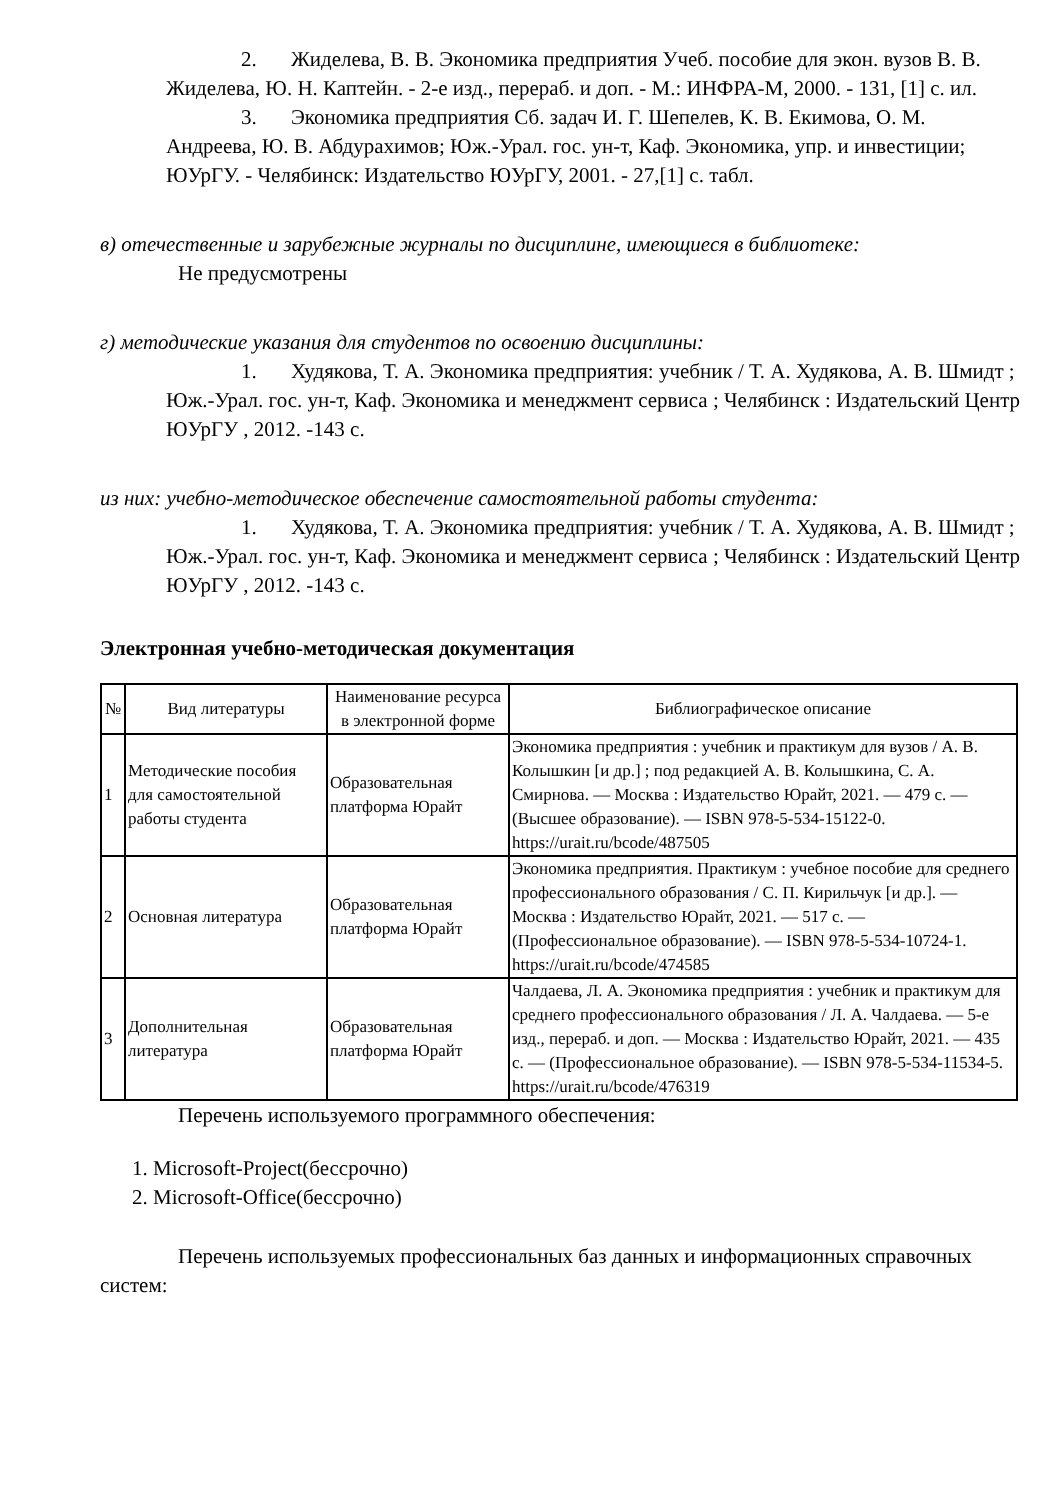2. Жиделева, В. В. Экономика предприятия Учеб. пособие для экон. вузов В. В. Жиделева, Ю. Н. Каптейн. - 2-е изд., перераб. и доп. - М.: ИНФРА-М, 2000. - 131, [1] с. ил.
3. Экономика предприятия Сб. задач И. Г. Шепелев, К. В. Екимова, О. М. Андреева, Ю. В. Абдурахимов; Юж.-Урал. гос. ун-т, Каф. Экономика, упр. и инвестиции; ЮУрГУ. - Челябинск: Издательство ЮУрГУ, 2001. - 27,[1] с. табл.
в) отечественные и зарубежные журналы по дисциплине, имеющиеся в библиотеке:
Не предусмотрены
г) методические указания для студентов по освоению дисциплины:
1. Худякова, Т. А. Экономика предприятия: учебник / Т. А. Худякова, А. В. Шмидт ; Юж.-Урал. гос. ун-т, Каф. Экономика и менеджмент сервиса ; Челябинск : Издательский Центр ЮУрГУ , 2012. -143 с.
из них: учебно-методическое обеспечение самостоятельной работы студента:
1. Худякова, Т. А. Экономика предприятия: учебник / Т. А. Худякова, А. В. Шмидт ; Юж.-Урал. гос. ун-т, Каф. Экономика и менеджмент сервиса ; Челябинск : Издательский Центр ЮУрГУ , 2012. -143 с.
Электронная учебно-методическая документация
| № | Вид литературы | Наименование ресурса в электронной форме | Библиографическое описание |
| --- | --- | --- | --- |
| 1 | Методические пособия для самостоятельной работы студента | Образовательная платформа Юрайт | Экономика предприятия : учебник и практикум для вузов / А. В. Колышкин [и др.] ; под редакцией А. В. Колышкина, С. А. Смирнова. — Москва : Издательство Юрайт, 2021. — 479 с. — (Высшее образование). — ISBN 978-5-534-15122-0. https://urait.ru/bcode/487505 |
| 2 | Основная литература | Образовательная платформа Юрайт | Экономика предприятия. Практикум : учебное пособие для среднего профессионального образования / С. П. Кирильчук [и др.]. — Москва : Издательство Юрайт, 2021. — 517 с. — (Профессиональное образование). — ISBN 978-5-534-10724-1. https://urait.ru/bcode/474585 |
| 3 | Дополнительная литература | Образовательная платформа Юрайт | Чалдаева, Л. А. Экономика предприятия : учебник и практикум для среднего профессионального образования / Л. А. Чалдаева. — 5-е изд., перераб. и доп. — Москва : Издательство Юрайт, 2021. — 435 с. — (Профессиональное образование). — ISBN 978-5-534-11534-5. https://urait.ru/bcode/476319 |
Перечень используемого программного обеспечения:
1. Microsoft-Project(бессрочно)
2. Microsoft-Office(бессрочно)
Перечень используемых профессиональных баз данных и информационных справочных систем: